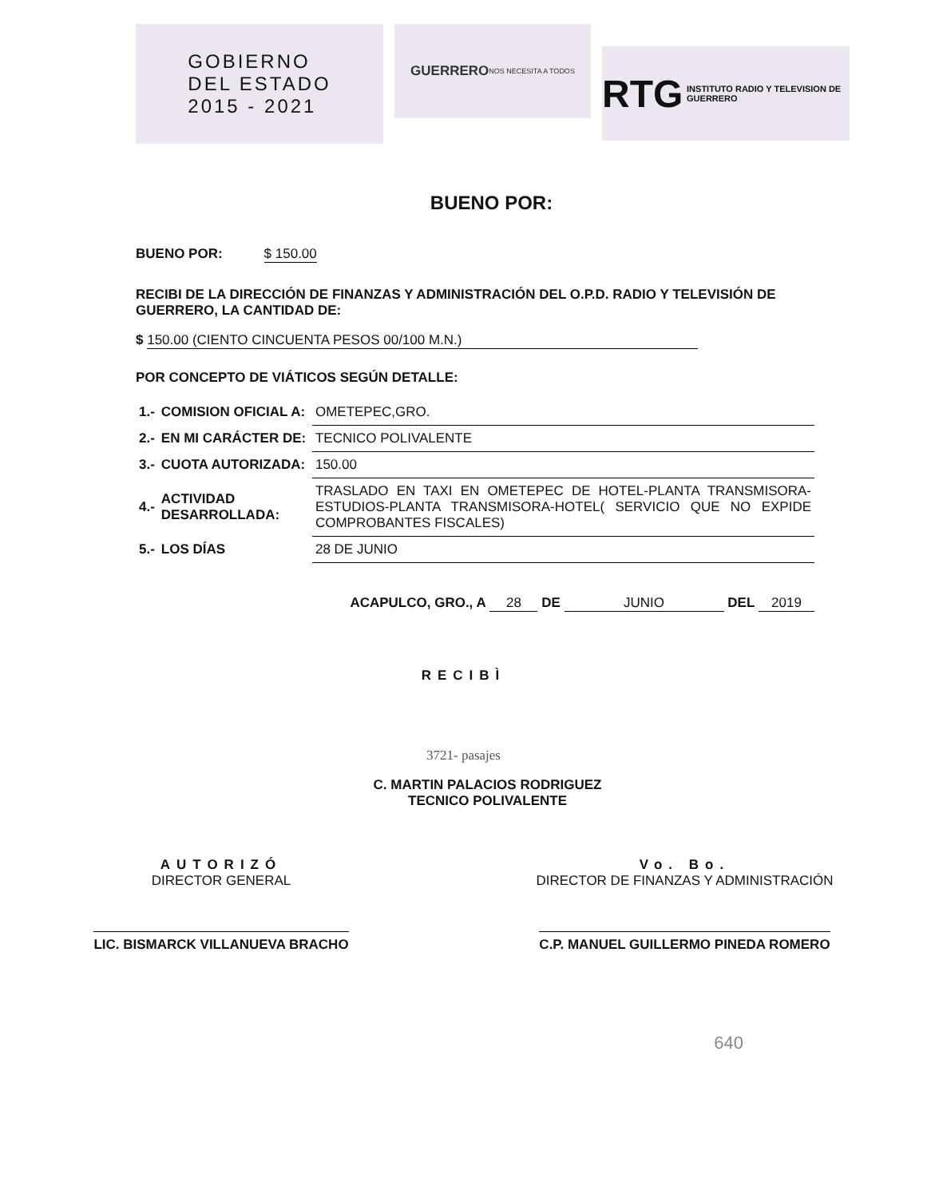GOBIERNO
DEL ESTADO
2015 - 2021
GUERRERO
NOS NECESITA A TODOS
RTG INSTITUTO RADIO Y TELEVISION DE GUERRERO
BUENO POR:
BUENO POR: $ 150.00
RECIBI DE LA DIRECCIÓN DE FINANZAS Y ADMINISTRACIÓN DEL O.P.D. RADIO Y TELEVISIÓN DE GUERRERO, LA CANTIDAD DE:
$ 150.00 (CIENTO CINCUENTA PESOS 00/100 M.N.)
POR CONCEPTO DE VIÁTICOS SEGÚN DETALLE:
| 1.- | COMISION OFICIAL A: | OMETEPEC,GRO. |
| 2.- | EN MI CARÁCTER DE: | TECNICO POLIVALENTE |
| 3.- | CUOTA AUTORIZADA: | 150.00 |
| 4.- | ACTIVIDAD DESARROLLADA: | TRASLADO EN TAXI EN OMETEPEC DE HOTEL-PLANTA TRANSMISORA-ESTUDIOS-PLANTA TRANSMISORA-HOTEL( SERVICIO QUE NO EXPIDE COMPROBANTES FISCALES) |
| 5.- | LOS DÍAS | 28 DE JUNIO |
ACAPULCO, GRO., A 28 DE JUNIO DEL 2019
RECIBÌ
3721- pasajes
C. MARTIN PALACIOS RODRIGUEZ
TECNICO POLIVALENTE
AUTORIZÓ
DIRECTOR GENERAL
LIC. BISMARCK VILLANUEVA BRACHO
Vo. Bo.
DIRECTOR DE FINANZAS Y ADMINISTRACIÓN
C.P. MANUEL GUILLERMO PINEDA ROMERO
640